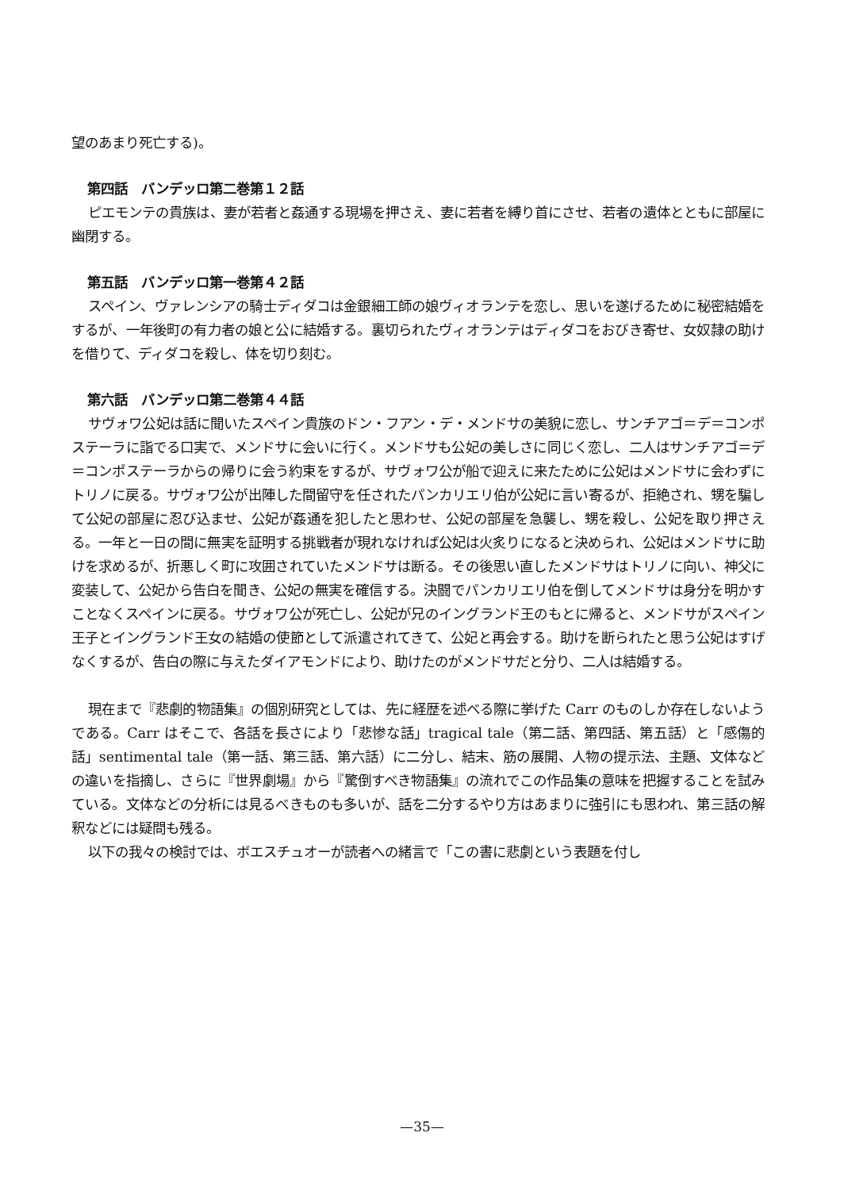望のあまり死亡する)。
第四話　バンデッロ第二巻第１２話
ピエモンテの貴族は、妻が若者と姦通する現場を押さえ、妻に若者を縛り首にさせ、若者の遺体とともに部屋に幽閉する。
第五話　バンデッロ第一巻第４２話
スペイン、ヴァレンシアの騎士ディダコは金銀細工師の娘ヴィオランテを恋し、思いを遂げるために秘密結婚をするが、一年後町の有力者の娘と公に結婚する。裏切られたヴィオランテはディダコをおびき寄せ、女奴隷の助けを借りて、ディダコを殺し、体を切り刻む。
第六話　バンデッロ第二巻第４４話
サヴォワ公妃は話に聞いたスペイン貴族のドン・フアン・デ・メンドサの美貌に恋し、サンチアゴ＝デ＝コンポステーラに詣でる口実で、メンドサに会いに行く。メンドサも公妃の美しさに同じく恋し、二人はサンチアゴ＝デ＝コンポステーラからの帰りに会う約束をするが、サヴォワ公が船で迎えに来たために公妃はメンドサに会わずにトリノに戻る。サヴォワ公が出陣した間留守を任されたパンカリエリ伯が公妃に言い寄るが、拒絶され、甥を騙して公妃の部屋に忍び込ませ、公妃が姦通を犯したと思わせ、公妃の部屋を急襲し、甥を殺し、公妃を取り押さえる。一年と一日の間に無実を証明する挑戦者が現れなければ公妃は火炙りになると決められ、公妃はメンドサに助けを求めるが、折悪しく町に攻囲されていたメンドサは断る。その後思い直したメンドサはトリノに向い、神父に変装して、公妃から告白を聞き、公妃の無実を確信する。決闘でパンカリエリ伯を倒してメンドサは身分を明かすことなくスペインに戻る。サヴォワ公が死亡し、公妃が兄のイングランド王のもとに帰ると、メンドサがスペイン王子とイングランド王女の結婚の使節として派遣されてきて、公妃と再会する。助けを断られたと思う公妃はすげなくするが、告白の際に与えたダイアモンドにより、助けたのがメンドサだと分り、二人は結婚する。
現在まで『悲劇的物語集』の個別研究としては、先に経歴を述べる際に挙げた Carr のものしか存在しないようである。Carr はそこで、各話を長さにより「悲惨な話」tragical tale（第二話、第四話、第五話）と「感傷的話」sentimental tale（第一話、第三話、第六話）に二分し、結末、筋の展開、人物の提示法、主題、文体などの違いを指摘し、さらに『世界劇場』から『驚倒すべき物語集』の流れでこの作品集の意味を把握することを試みている。文体などの分析には見るべきものも多いが、話を二分するやり方はあまりに強引にも思われ、第三話の解釈などには疑問も残る。
以下の我々の検討では、ボエスチュオーが読者への緒言で「この書に悲劇という表題を付し
—35—